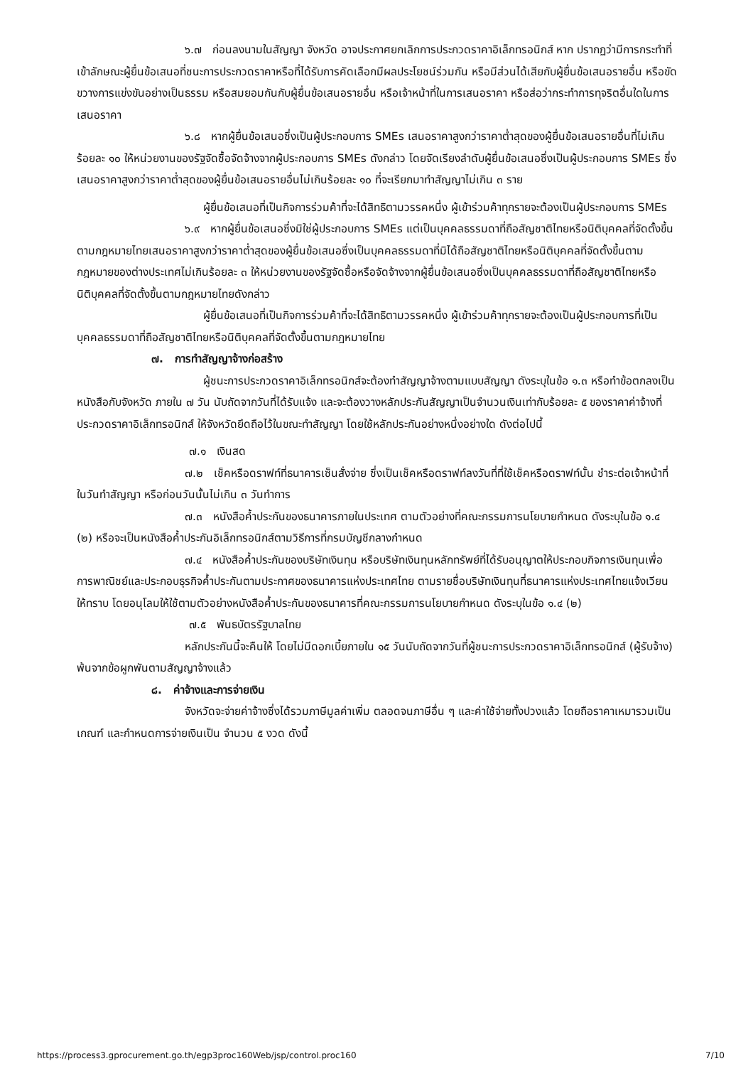๖.๗ ก่อนลงนามในสัญญา จังหวัด อาจประกาศยกเลิกการประกวดราคาอิเล็กทรอนิกส์ หาก ปรากฏว่ามีการกระทำที่เข้าลักษณะผู้ยื่นข้อเสนอที่ชนะการประกวดราคาหรือที่ได้รับการคัดเลือกมีผลประโยชน์ร่วมกัน หรือมีส่วนได้เสียกับผู้ยื่นข้อเสนอรายอื่น หรือขัดขวางการแข่งขันอย่างเป็นธรรม หรือสมยอมกันกับผู้ยื่นข้อเสนอรายอื่น หรือเจ้าหน้าที่ในการเสนอราคา หรือส่อว่ากระทำการทุจริตอื่นใดในการเสนอราคา
๖.๘ หากผู้ยื่นข้อเสนอซึ่งเป็นผู้ประกอบการ SMEs เสนอราคาสูงกว่าราคาต่ำสุดของผู้ยื่นข้อเสนอรายอื่นที่ไม่เกินร้อยละ ๑๐ ให้หน่วยงานของรัฐจัดซื้อจัดจ้างจากผู้ประกอบการ SMEs ดังกล่าว โดยจัดเรียงลำดับผู้ยื่นข้อเสนอซึ่งเป็นผู้ประกอบการ SMEs ซึ่งเสนอราคาสูงกว่าราคาต่ำสุดของผู้ยื่นข้อเสนอรายอื่นไม่เกินร้อยละ ๑๐ ที่จะเรียกมาทำสัญญาไม่เกิน ๓ ราย
ผู้ยื่นข้อเสนอที่เป็นกิจการร่วมค้าที่จะได้สิทธิตามวรรคหนึ่ง ผู้เข้าร่วมค้าทุกรายจะต้องเป็นผู้ประกอบการ SMEs
๖.๙ หากผู้ยื่นข้อเสนอซึ่งมิใช่ผู้ประกอบการ SMEs แต่เป็นบุคคลธรรมดาที่ถือสัญชาติไทยหรือนิติบุคคลที่จัดตั้งขึ้นตามกฎหมายไทยเสนอราคาสูงกว่าราคาต่ำสุดของผู้ยื่นข้อเสนอซึ่งเป็นบุคคลธรรมดาที่มิได้ถือสัญชาติไทยหรือนิติบุคคลที่จัดตั้งขึ้นตามกฎหมายของต่างประเทศไม่เกินร้อยละ ๓ ให้หน่วยงานของรัฐจัดซื้อหรือจัดจ้างจากผู้ยื่นข้อเสนอซึ่งเป็นบุคคลธรรมดาที่ถือสัญชาติไทยหรือนิติบุคคลที่จัดตั้งขึ้นตามกฎหมายไทยดังกล่าว
ผู้ยื่นข้อเสนอที่เป็นกิจการร่วมค้าที่จะได้สิทธิตามวรรคหนึ่ง ผู้เข้าร่วมค้าทุกรายจะต้องเป็นผู้ประกอบการที่เป็นบุคคลธรรมดาที่ถือสัญชาติไทยหรือนิติบุคคลที่จัดตั้งขึ้นตามกฎหมายไทย
๗. การทำสัญญาจ้างก่อสร้าง
ผู้ชนะการประกวดราคาอิเล็กทรอนิกส์จะต้องทำสัญญาจ้างตามแบบสัญญา ดังระบุในข้อ ๑.๓ หรือทำข้อตกลงเป็นหนังสือกับจังหวัด ภายใน ๗ วัน นับถัดจากวันที่ได้รับแจ้ง และจะต้องวางหลักประกันสัญญาเป็นจำนวนเงินเท่ากับร้อยละ ๕ ของราคาค่าจ้างที่ประกวดราคาอิเล็กทรอนิกส์ ให้จังหวัดยึดถือไว้ในขณะทำสัญญา โดยใช้หลักประกันอย่างหนึ่งอย่างใด ดังต่อไปนี้
๗.๑ เงินสด
๗.๒ เช็คหรือดราฟท์ที่ธนาคารเซ็นสั่งจ่าย ซึ่งเป็นเช็คหรือดราฟท์ลงวันที่ที่ใช้เช็คหรือดราฟท์นั้น ชำระต่อเจ้าหน้าที่ในวันทำสัญญา หรือก่อนวันนั้นไม่เกิน ๓ วันทำการ
๗.๓ หนังสือค้ำประกันของธนาคารภายในประเทศ ตามตัวอย่างที่คณะกรรมการนโยบายกำหนด ดังระบุในข้อ ๑.๔ (๒) หรือจะเป็นหนังสือค้ำประกันอิเล็กทรอนิกส์ตามวิธีการที่กรมบัญชีกลางกำหนด
๗.๔ หนังสือค้ำประกันของบริษัทเงินทุน หรือบริษัทเงินทุนหลักทรัพย์ที่ได้รับอนุญาตให้ประกอบกิจการเงินทุนเพื่อการพาณิชย์และประกอบธุรกิจค้ำประกันตามประกาศของธนาคารแห่งประเทศไทย ตามรายชื่อบริษัทเงินทุนที่ธนาคารแห่งประเทศไทยแจ้งเวียนให้ทราบ โดยอนุโลมให้ใช้ตามตัวอย่างหนังสือค้ำประกันของธนาคารที่คณะกรรมการนโยบายกำหนด ดังระบุในข้อ ๑.๔ (๒)
๗.๕ พันธบัตรรัฐบาลไทย
หลักประกันนี้จะคืนให้ โดยไม่มีดอกเบี้ยภายใน ๑๕ วันนับถัดจากวันที่ผู้ชนะการประกวดราคาอิเล็กทรอนิกส์ (ผู้รับจ้าง) พ้นจากข้อผูกพันตามสัญญาจ้างแล้ว
๘. ค่าจ้างและการจ่ายเงิน
จังหวัดจะจ่ายค่าจ้างซึ่งได้รวมภาษีมูลค่าเพิ่ม ตลอดจนภาษีอื่น ๆ และค่าใช้จ่ายทั้งปวงแล้ว โดยถือราคาเหมารวมเป็นเกณฑ์ และกำหนดการจ่ายเงินเป็น จำนวน ๕ งวด ดังนี้
https://process3.gprocurement.go.th/egp3proc160Web/jsp/control.proc160 7/10